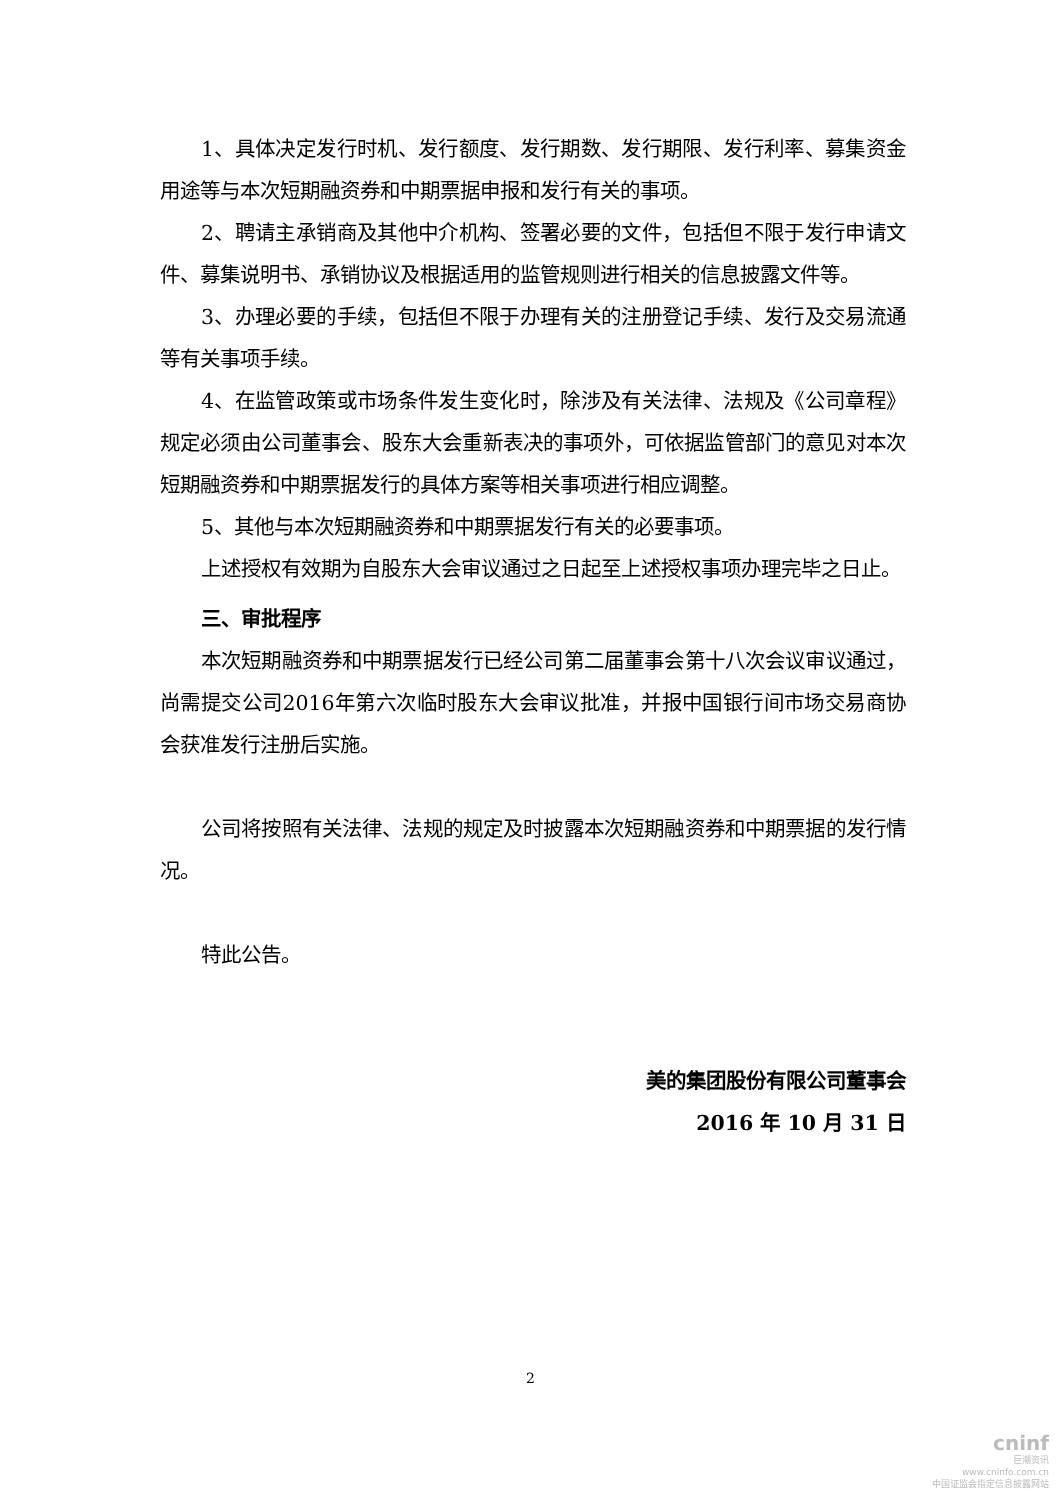1、具体决定发行时机、发行额度、发行期数、发行期限、发行利率、募集资金用途等与本次短期融资券和中期票据申报和发行有关的事项。
2、聘请主承销商及其他中介机构、签署必要的文件，包括但不限于发行申请文件、募集说明书、承销协议及根据适用的监管规则进行相关的信息披露文件等。
3、办理必要的手续，包括但不限于办理有关的注册登记手续、发行及交易流通等有关事项手续。
4、在监管政策或市场条件发生变化时，除涉及有关法律、法规及《公司章程》规定必须由公司董事会、股东大会重新表决的事项外，可依据监管部门的意见对本次短期融资券和中期票据发行的具体方案等相关事项进行相应调整。
5、其他与本次短期融资券和中期票据发行有关的必要事项。
上述授权有效期为自股东大会审议通过之日起至上述授权事项办理完毕之日止。
三、审批程序
本次短期融资券和中期票据发行已经公司第二届董事会第十八次会议审议通过，尚需提交公司2016年第六次临时股东大会审议批准，并报中国银行间市场交易商协会获准发行注册后实施。
公司将按照有关法律、法规的规定及时披露本次短期融资券和中期票据的发行情况。
特此公告。
美的集团股份有限公司董事会
2016 年 10 月 31 日
2
cninf
巨潮资讯
www.cninfo.com.cn
中国证监会指定信息披露网站